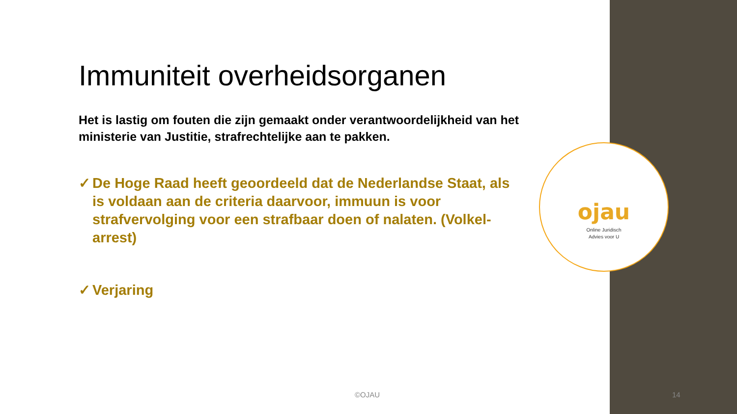Immuniteit overheidsorganen
Het is lastig om fouten die zijn gemaakt onder verantwoordelijkheid van het ministerie van Justitie, strafrechtelijke aan te pakken.
✓ De Hoge Raad heeft geoordeeld dat de Nederlandse Staat, als is voldaan aan de criteria daarvoor, immuun is voor strafvervolging voor een strafbaar doen of nalaten. (Volkel-arrest)
✓ Verjaring
ojau
Online Juridisch
Advies voor U
©OJAU 14